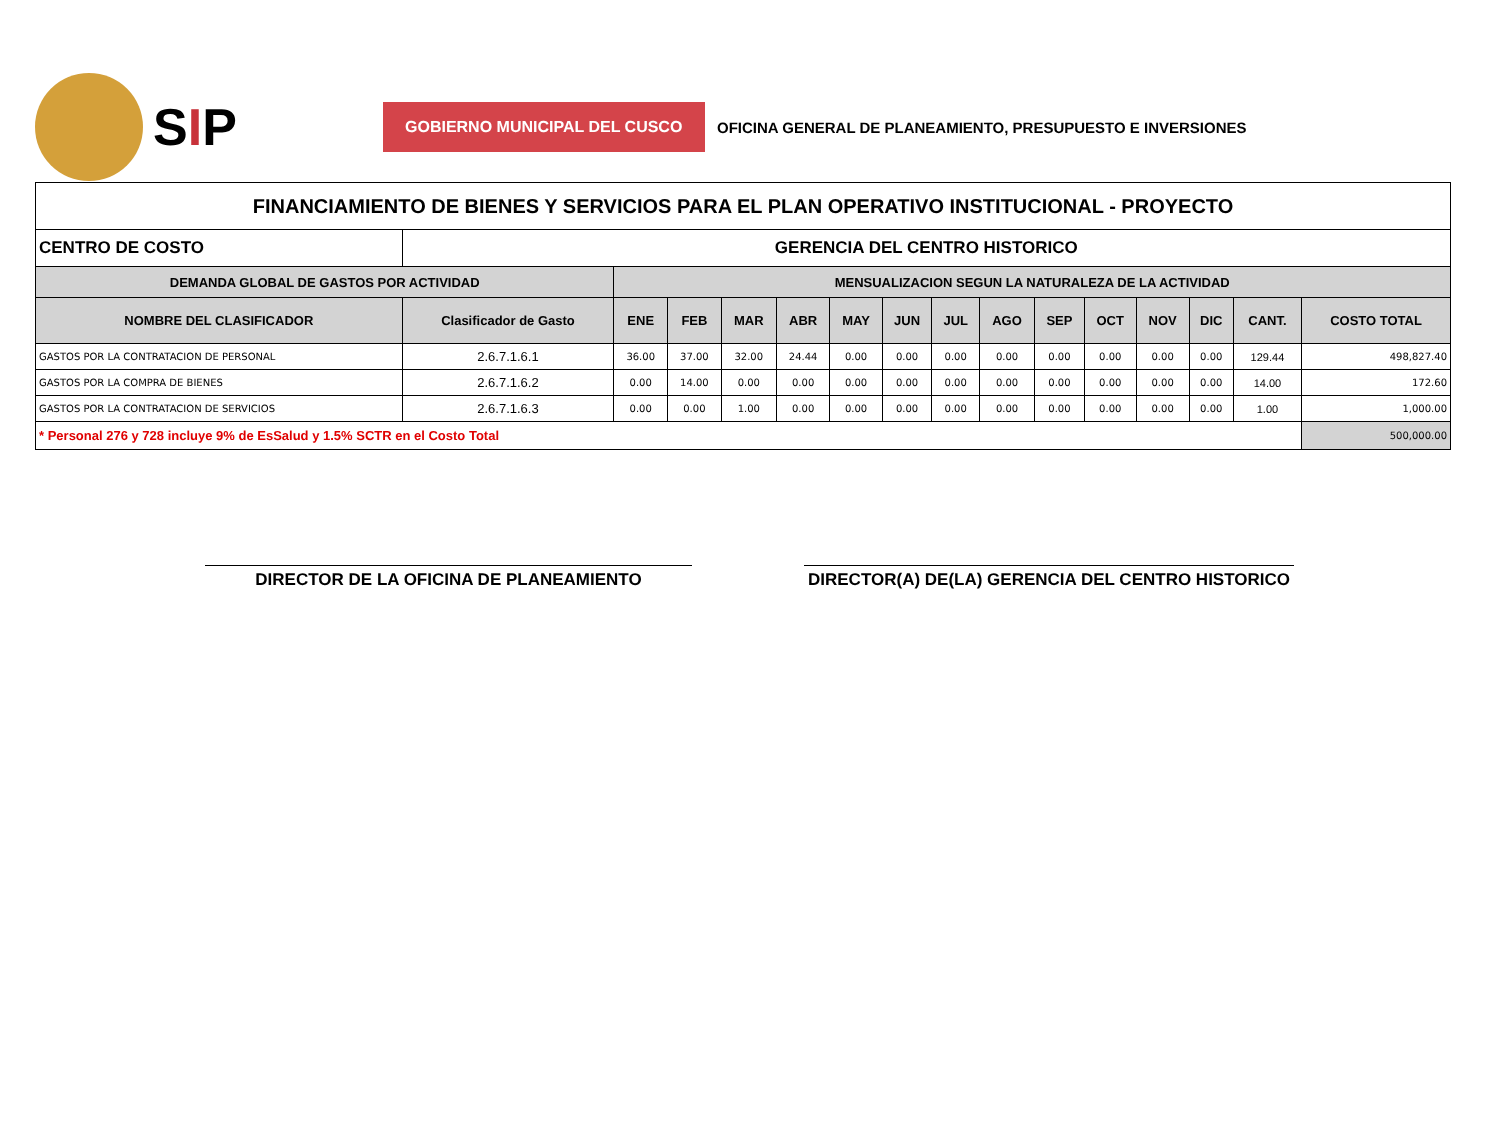SIP
GOBIERNO MUNICIPAL DEL CUSCO
OFICINA GENERAL DE PLANEAMIENTO, PRESUPUESTO E INVERSIONES
| FINANCIAMIENTO DE BIENES Y SERVICIOS PARA EL PLAN OPERATIVO INSTITUCIONAL - PROYECTO | | | | | | | | | | | | | | | |
| CENTRO DE COSTO | GERENCIA DEL CENTRO HISTORICO | | | | | | | | | | | | | | |
| DEMANDA GLOBAL DE GASTOS POR ACTIVIDAD | | MENSUALIZACION SEGUN LA NATURALEZA DE LA ACTIVIDAD | | | | | | | | | | | | | |
| NOMBRE DEL CLASIFICADOR | Clasificador de Gasto | ENE | FEB | MAR | ABR | MAY | JUN | JUL | AGO | SEP | OCT | NOV | DIC | CANT. | COSTO TOTAL |
| GASTOS POR LA CONTRATACION DE PERSONAL | 2.6.7.1.6.1 | 36.00 | 37.00 | 32.00 | 24.44 | 0.00 | 0.00 | 0.00 | 0.00 | 0.00 | 0.00 | 0.00 | 0.00 | 129.44 | 498,827.40 |
| GASTOS POR LA COMPRA DE BIENES | 2.6.7.1.6.2 | 0.00 | 14.00 | 0.00 | 0.00 | 0.00 | 0.00 | 0.00 | 0.00 | 0.00 | 0.00 | 0.00 | 0.00 | 14.00 | 172.60 |
| GASTOS POR LA CONTRATACION DE SERVICIOS | 2.6.7.1.6.3 | 0.00 | 0.00 | 1.00 | 0.00 | 0.00 | 0.00 | 0.00 | 0.00 | 0.00 | 0.00 | 0.00 | 0.00 | 1.00 | 1,000.00 |
| * Personal 276 y 728 incluye 9% de EsSalud y 1.5% SCTR en el Costo Total | | | | | | | | | | | | | | | 500,000.00 |
DIRECTOR DE LA OFICINA DE PLANEAMIENTO DIRECTOR(A) DE(LA) GERENCIA DEL CENTRO HISTORICO